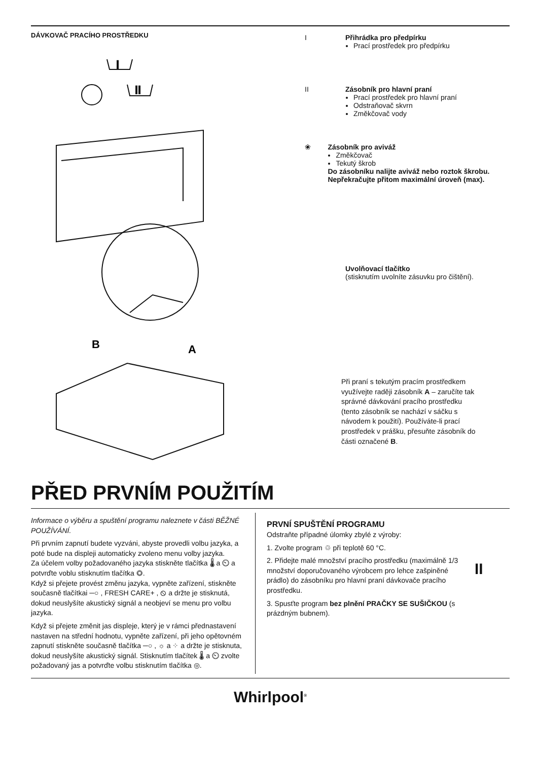DÁVKOVAČ PRACÍHO PROSTŘEDKU
I
II
B
A
I Přihrádka pro předpírku
Prací prostředek pro předpírku
II Zásobník pro hlavní praní
Prací prostředek pro hlavní praní
Odstraňovač skvrn
Změkčovač vody
❀ Zásobník pro aviváž
Změkčovač
Tekutý škrob
Do zásobníku nalijte aviváž nebo roztok škrobu. Nepřekračujte přitom maximální úroveň (max).
Uvolňovací tlačítko
(stisknutím uvolníte zásuvku pro čištění).
Při praní s tekutým pracím prostředkem využívejte raději zásobník A – zaručíte tak správné dávkování pracího prostředku (tento zásobník se nachází v sáčku s návodem k použití). Používáte-li prací prostředek v prášku, přesuňte zásobník do části označené B.
PŘED PRVNÍM POUŽITÍM
Informace o výběru a spuštění programu naleznete v části BĚŽNÉ POUŽÍVÁNÍ.
Při prvním zapnutí budete vyzváni, abyste provedli volbu jazyka, a poté bude na displeji automaticky zvoleno menu volby jazyka.
Za účelem volby požadovaného jazyka stiskněte tlačítka 🌡 a ⏲ a potvrďte voblu stisknutím tlačítka ◎.
Když si přejete provést změnu jazyka, vypněte zařízení, stiskněte současně tlačítkai ─○ , FRESH CARE+ , ⦸ a držte je stisknutá, dokud neuslyšíte akustický signál a neobjeví se menu pro volbu jazyka.
Když si přejete změnit jas displeje, který je v rámci přednastavení nastaven na střední hodnotu, vypněte zařízení, při jeho opětovném zapnutí stiskněte současně tlačítka ─○ , ☼ a ⁘ a držte je stisknuta, dokud neuslyšíte akustický signál. Stisknutím tlačítek 🌡 a ⏲ zvolte požadovaný jas a potvrďte volbu stisknutím tlačítka ◎.
PRVNÍ SPUŠTĚNÍ PROGRAMU
Odstraňte případné úlomky zbylé z výroby:
1. Zvolte program ♲ při teplotě 60 °C.
2. Přidejte malé množství pracího prostředku (maximálně 1/3 množství doporučovaného výrobcem pro lehce zašpiněné prádlo) do zásobníku pro hlavní praní dávkovače pracího prostředku.
3. Spusťte program bez plnění PRAČKY SE SUŠIČKOU (s prázdným bubnem).
II
Whirlpool<sup>®</sup>